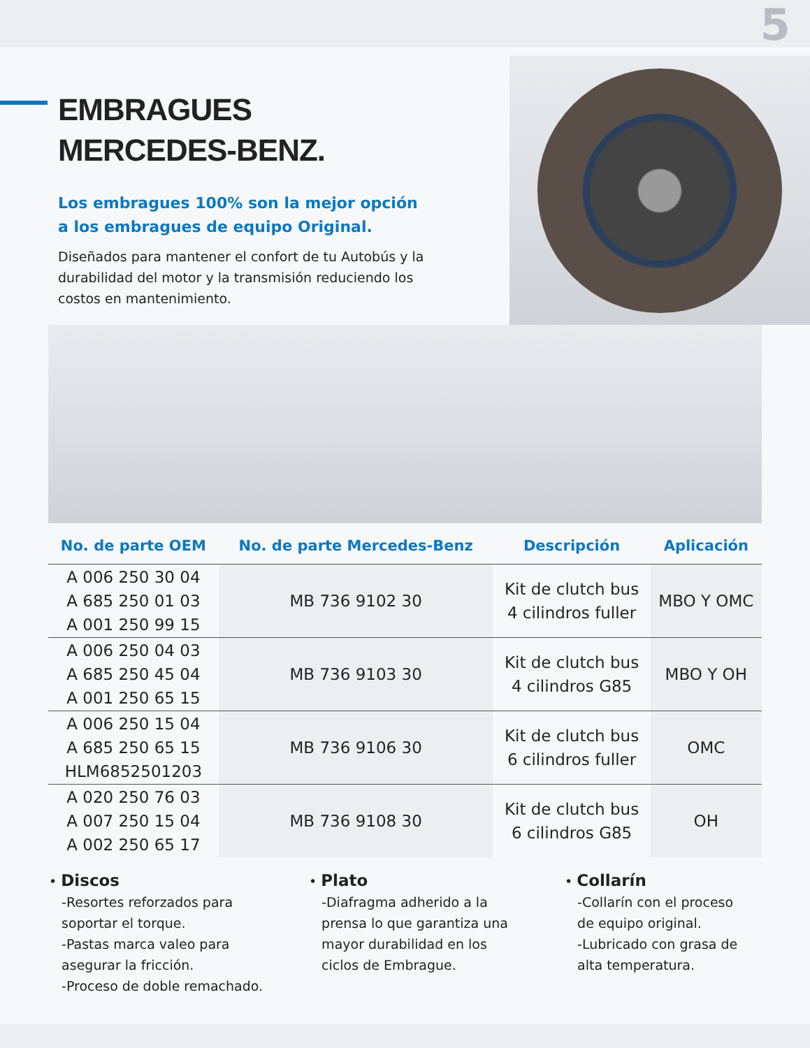5
EMBRAGUES
MERCEDES-BENZ.
Los embragues 100% son la mejor opción
a los embragues de equipo Original.
Diseñados para mantener el confort de tu Autobús y la durabilidad del motor y la transmisión reduciendo los costos en mantenimiento.
| No. de parte OEM | No. de parte Mercedes-Benz | Descripción | Aplicación |
| --- | --- | --- | --- |
| A 006 250 30 04 A 685 250 01 03 A 001 250 99 15 | MB 736 9102 30 | Kit de clutch bus 4 cilindros fuller | MBO Y OMC |
| A 006 250 04 03 A 685 250 45 04 A 001 250 65 15 | MB 736 9103 30 | Kit de clutch bus 4 cilindros G85 | MBO Y OH |
| A 006 250 15 04 A 685 250 65 15 HLM6852501203 | MB 736 9106 30 | Kit de clutch bus 6 cilindros fuller | OMC |
| A 020 250 76 03 A 007 250 15 04 A 002 250 65 17 | MB 736 9108 30 | Kit de clutch bus 6 cilindros G85 | OH |
• Discos
-Resortes reforzados para
soportar el torque.
-Pastas marca valeo para
asegurar la fricción.
-Proceso de doble remachado.
• Plato
-Diafragma adherido a la
prensa lo que garantiza una
mayor durabilidad en los
ciclos de Embrague.
• Collarín
-Collarín con el proceso
de equipo original.
-Lubricado con grasa de
alta temperatura.